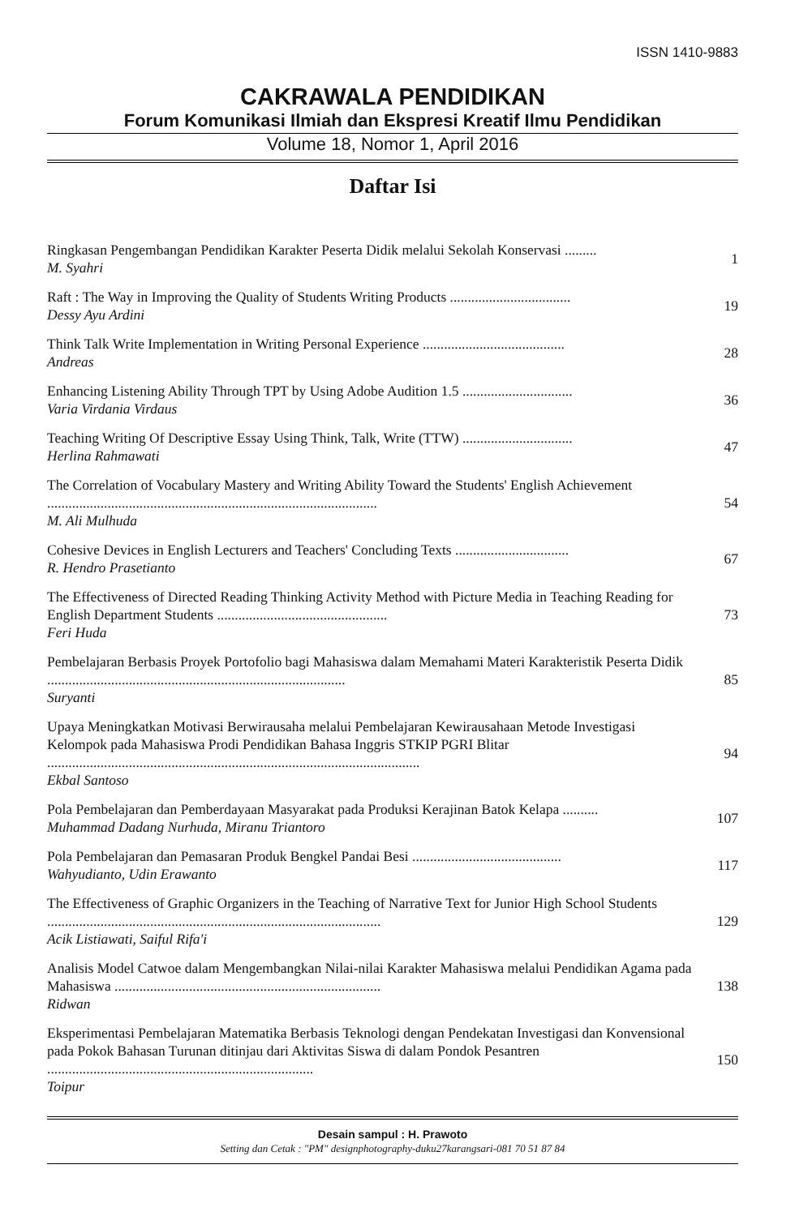ISSN 1410-9883
CAKRAWALA PENDIDIKAN
Forum Komunikasi Ilmiah dan Ekspresi Kreatif Ilmu Pendidikan
Volume 18, Nomor 1, April 2016
Daftar Isi
Ringkasan Pengembangan Pendidikan Karakter Peserta Didik melalui Sekolah Konservasi .........
M. Syahri
1
Raft : The Way in Improving the Quality of Students Writing Products ..................................
Dessy Ayu Ardini
19
Think Talk Write Implementation in Writing Personal Experience ........................................
Andreas
28
Enhancing Listening Ability Through TPT by Using Adobe Audition 1.5 ...............................
Varia Virdania Virdaus
36
Teaching Writing Of Descriptive Essay Using Think, Talk, Write (TTW) ...............................
Herlina Rahmawati
47
The Correlation of Vocabulary Mastery and Writing Ability Toward the Students' English Achievement .............................................................................................
M. Ali Mulhuda
54
Cohesive Devices in English Lecturers and Teachers' Concluding Texts ................................
R. Hendro Prasetianto
67
The Effectiveness of Directed Reading Thinking Activity Method with Picture Media in Teaching Reading for English Department Students ................................................
Feri Huda
73
Pembelajaran Berbasis Proyek Portofolio bagi Mahasiswa dalam Memahami Materi Karakteristik Peserta Didik ....................................................................................
Suryanti
85
Upaya Meningkatkan Motivasi Berwirausaha melalui Pembelajaran Kewirausahaan Metode Investigasi Kelompok pada Mahasiswa Prodi Pendidikan Bahasa Inggris STKIP PGRI Blitar .........................................................................................................
Ekbal Santoso
94
Pola Pembelajaran dan Pemberdayaan Masyarakat pada Produksi Kerajinan Batok Kelapa ..........
Muhammad Dadang Nurhuda, Miranu Triantoro
107
Pola Pembelajaran dan Pemasaran Produk Bengkel Pandai Besi ..........................................
Wahyudianto, Udin Erawanto
117
The Effectiveness of Graphic Organizers in the Teaching of Narrative Text for Junior High School Students ..............................................................................................
Acik Listiawati, Saiful Rifa'i
129
Analisis Model Catwoe dalam Mengembangkan Nilai-nilai Karakter Mahasiswa melalui Pendidikan Agama pada Mahasiswa ...........................................................................
Ridwan
138
Eksperimentasi Pembelajaran Matematika Berbasis Teknologi dengan Pendekatan Investigasi dan Konvensional pada Pokok Bahasan Turunan ditinjau dari Aktivitas Siswa di dalam Pondok Pesantren ...........................................................................
Toipur
150
Desain sampul : H. Prawoto
Setting dan Cetak : "PM" designphotography-duku27karangsari-081 70 51 87 84